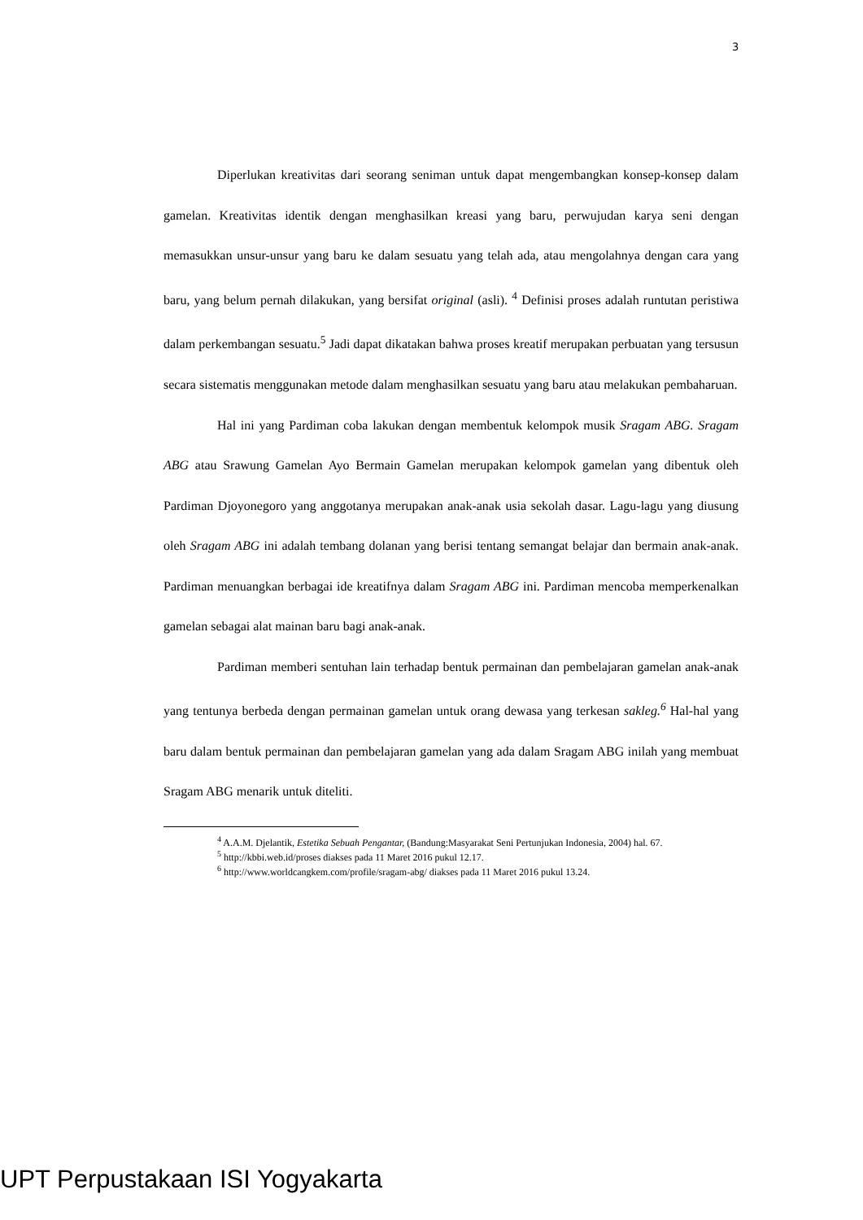3
Diperlukan kreativitas dari seorang seniman untuk dapat mengembangkan konsep-konsep dalam gamelan. Kreativitas identik dengan menghasilkan kreasi yang baru, perwujudan karya seni dengan memasukkan unsur-unsur yang baru ke dalam sesuatu yang telah ada, atau mengolahnya dengan cara yang baru, yang belum pernah dilakukan, yang bersifat original (asli). <sup>4</sup> Definisi proses adalah runtutan peristiwa dalam perkembangan sesuatu.<sup>5</sup> Jadi dapat dikatakan bahwa proses kreatif merupakan perbuatan yang tersusun secara sistematis menggunakan metode dalam menghasilkan sesuatu yang baru atau melakukan pembaharuan.
Hal ini yang Pardiman coba lakukan dengan membentuk kelompok musik Sragam ABG. Sragam ABG atau Srawung Gamelan Ayo Bermain Gamelan merupakan kelompok gamelan yang dibentuk oleh Pardiman Djoyonegoro yang anggotanya merupakan anak-anak usia sekolah dasar. Lagu-lagu yang diusung oleh Sragam ABG ini adalah tembang dolanan yang berisi tentang semangat belajar dan bermain anak-anak. Pardiman menuangkan berbagai ide kreatifnya dalam Sragam ABG ini. Pardiman mencoba memperkenalkan gamelan sebagai alat mainan baru bagi anak-anak.
Pardiman memberi sentuhan lain terhadap bentuk permainan dan pembelajaran gamelan anak-anak yang tentunya berbeda dengan permainan gamelan untuk orang dewasa yang terkesan sakleg.<sup>6</sup> Hal-hal yang baru dalam bentuk permainan dan pembelajaran gamelan yang ada dalam Sragam ABG inilah yang membuat Sragam ABG menarik untuk diteliti.
<sup>4</sup> A.A.M. Djelantik, Estetika Sebuah Pengantar, (Bandung:Masyarakat Seni Pertunjukan Indonesia, 2004) hal. 67.
<sup>5</sup> http://kbbi.web.id/proses diakses pada 11 Maret 2016 pukul 12.17.
<sup>6</sup> http://www.worldcangkem.com/profile/sragam-abg/ diakses pada 11 Maret 2016 pukul 13.24.
UPT Perpustakaan ISI Yogyakarta